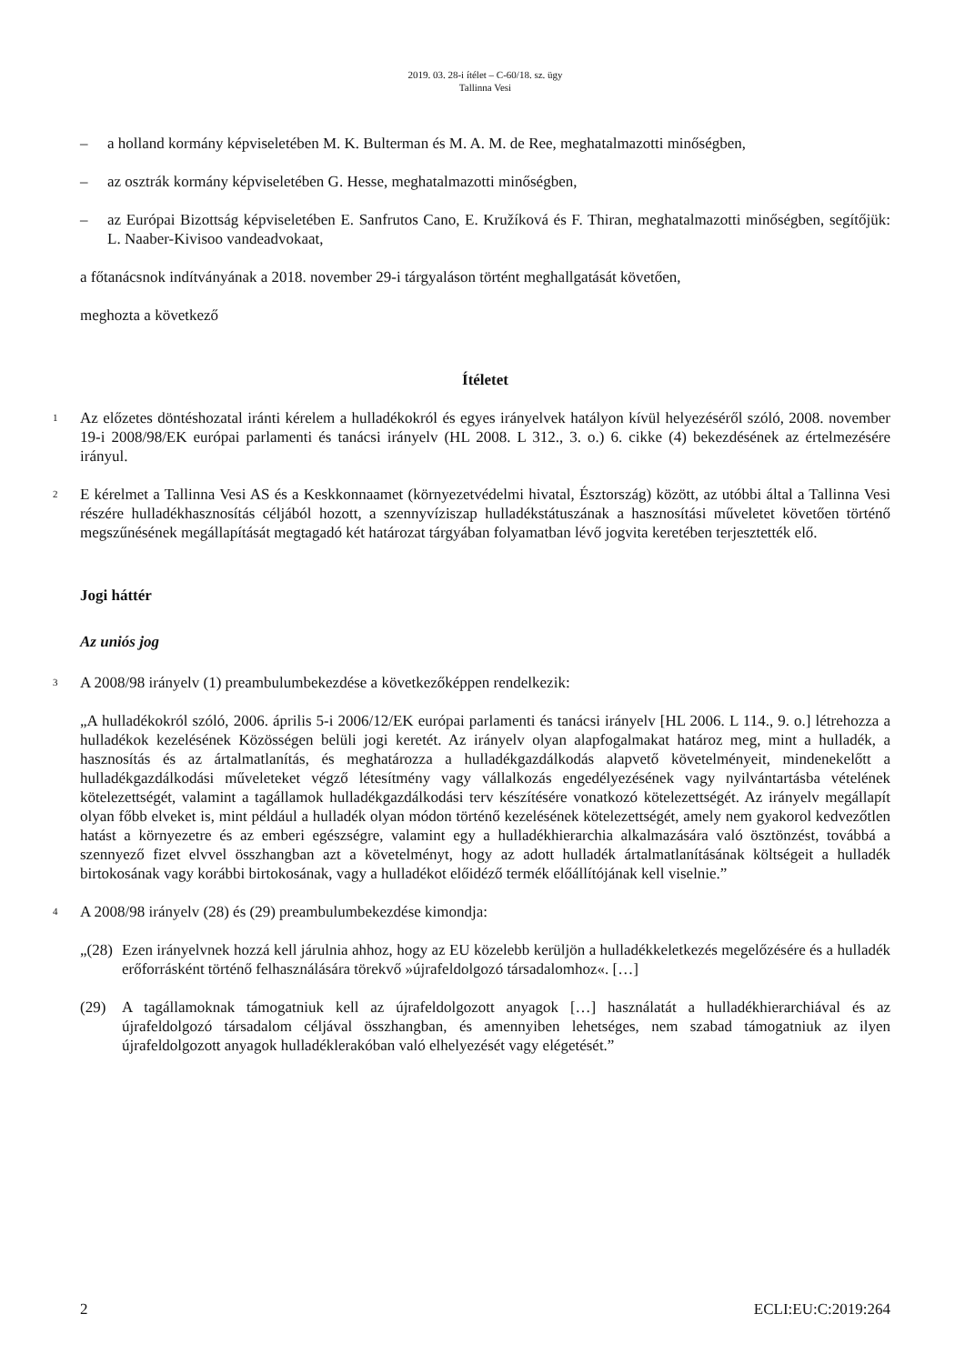2019. 03. 28-i ítélet – C-60/18. sz. ügy
Tallinna Vesi
– a holland kormány képviseletében M. K. Bulterman és M. A. M. de Ree, meghatalmazotti minőségben,
– az osztrák kormány képviseletében G. Hesse, meghatalmazotti minőségben,
– az Európai Bizottság képviseletében E. Sanfrutos Cano, E. Kružíková és F. Thiran, meghatalmazotti minőségben, segítőjük: L. Naaber-Kivisoo vandeadvokaat,
a főtanácsnok indítványának a 2018. november 29-i tárgyaláson történt meghallgatását követően,
meghozta a következő
Ítéletet
1
Az előzetes döntéshozatal iránti kérelem a hulladékokról és egyes irányelvek hatályon kívül helyezéséről szóló, 2008. november 19-i 2008/98/EK európai parlamenti és tanácsi irányelv (HL 2008. L 312., 3. o.) 6. cikke (4) bekezdésének az értelmezésére irányul.
2
E kérelmet a Tallinna Vesi AS és a Keskkonnaamet (környezetvédelmi hivatal, Észtország) között, az utóbbi által a Tallinna Vesi részére hulladékhasznosítás céljából hozott, a szennyvíziszap hulladékstátuszának a hasznosítási műveletet követően történő megszűnésének megállapítását megtagadó két határozat tárgyában folyamatban lévő jogvita keretében terjesztették elő.
Jogi háttér
Az uniós jog
3
A 2008/98 irányelv (1) preambulumbekezdése a következőképpen rendelkezik:
„A hulladékokról szóló, 2006. április 5-i 2006/12/EK európai parlamenti és tanácsi irányelv [HL 2006. L 114., 9. o.] létrehozza a hulladékok kezelésének Közösségen belüli jogi keretét. Az irányelv olyan alapfogalmakat határoz meg, mint a hulladék, a hasznosítás és az ártalmatlanítás, és meghatározza a hulladékgazdálkodás alapvető követelményeit, mindenekelőtt a hulladékgazdálkodási műveleteket végző létesítmény vagy vállalkozás engedélyezésének vagy nyilvántartásba vételének kötelezettségét, valamint a tagállamok hulladékgazdálkodási terv készítésére vonatkozó kötelezettségét. Az irányelv megállapít olyan főbb elveket is, mint például a hulladék olyan módon történő kezelésének kötelezettségét, amely nem gyakorol kedvezőtlen hatást a környezetre és az emberi egészségre, valamint egy a hulladékhierarchia alkalmazására való ösztönzést, továbbá a szennyező fizet elvvel összhangban azt a követelményt, hogy az adott hulladék ártalmatlanításának költségeit a hulladék birtokosának vagy korábbi birtokosának, vagy a hulladékot előidéző termék előállítójának kell viselnie.”
4
A 2008/98 irányelv (28) és (29) preambulumbekezdése kimondja:
„(28)
Ezen irányelvnek hozzá kell járulnia ahhoz, hogy az EU közelebb kerüljön a hulladékkeletkezés megelőzésére és a hulladék erőforrásként történő felhasználására törekvő »újrafeldolgozó társadalomhoz«. […]
(29) A tagállamoknak támogatniuk kell az újrafeldolgozott anyagok […] használatát a hulladékhierarchiával és az újrafeldolgozó társadalom céljával összhangban, és amennyiben lehetséges, nem szabad támogatniuk az ilyen újrafeldolgozott anyagok hulladéklerakóban való elhelyezését vagy elégetését.”
2 ECLI:EU:C:2019:264